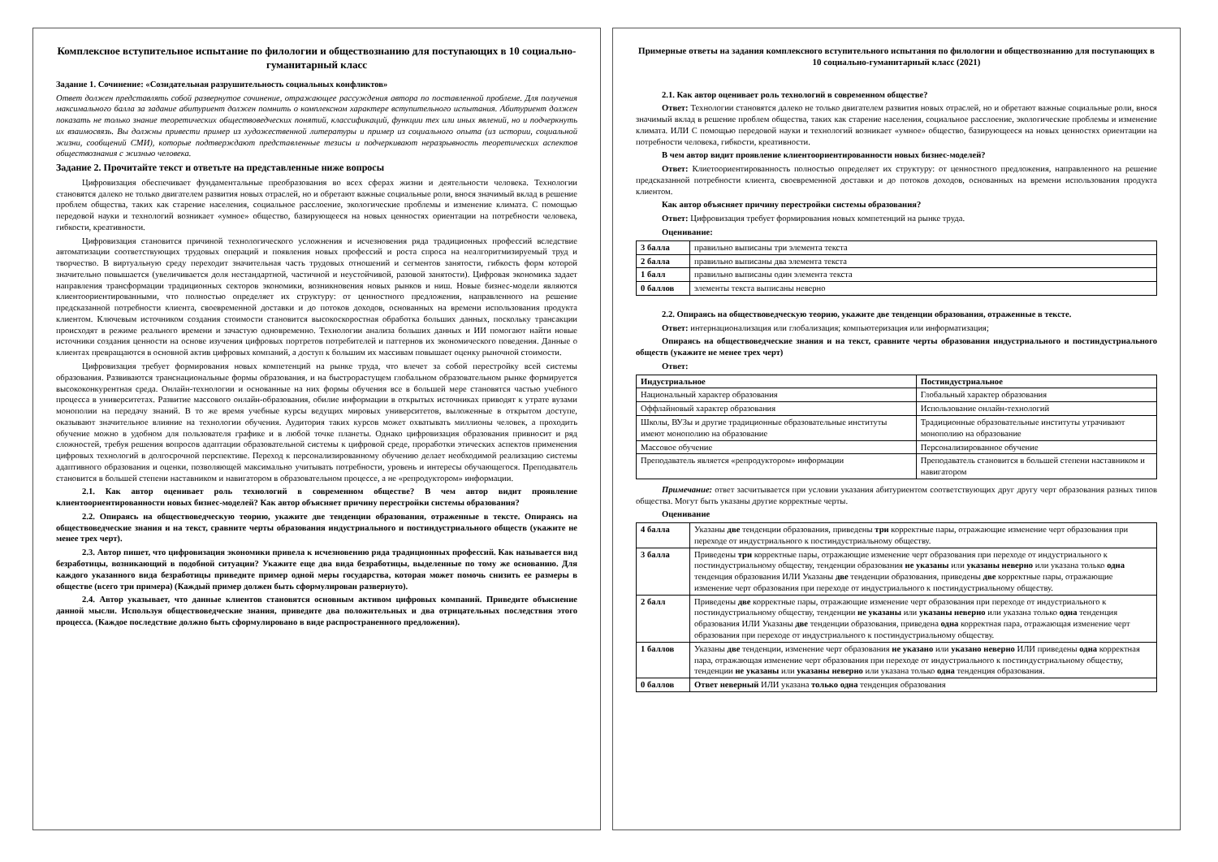Комплексное вступительное испытание по филологии и обществознанию для поступающих в 10 социально-гуманитарный класс
Задание 1. Сочинение: «Созидательная разрушительность социальных конфликтов»
Ответ должен представлять собой развернутое сочинение, отражающее рассуждения автора по поставленной проблеме. Для получения максимального балла за задание абитуриент должен помнить о комплексном характере вступительного испытания. Абитуриент должен показать не только знание теоретических обществоведческих понятий, классификаций, функции тех или иных явлений, но и подчеркнуть их взаимосвязь. Вы должны привести пример из художественной литературы и пример из социального опыта (из истории, социальной жизни, сообщений СМИ), которые подтверждают представленные тезисы и подчеркивают неразрывность теоретических аспектов обществознания с жизнью человека.
Задание 2. Прочитайте текст и ответьте на представленные ниже вопросы
Цифровизация обеспечивает фундаментальные преобразования во всех сферах жизни и деятельности человека. Технологии становятся далеко не только двигателем развития новых отраслей, но и обретают важные социальные роли, внося значимый вклад в решение проблем общества, таких как старение населения, социальное расслоение, экологические проблемы и изменение климата. С помощью передовой науки и технологий возникает «умное» общество, базирующееся на новых ценностях ориентации на потребности человека, гибкости, креативности.
Цифровизация становится причиной технологического усложнения и исчезновения ряда традиционных профессий вследствие автоматизации соответствующих трудовых операций и появления новых профессий и роста спроса на неалгоритмизируемый труд и творчество. В виртуальную среду переходит значительная часть трудовых отношений и сегментов занятости, гибкость форм которой значительно повышается (увеличивается доля нестандартной, частичной и неустойчивой, разовой занятости). Цифровая экономика задает направления трансформации традиционных секторов экономики, возникновения новых рынков и ниш. Новые бизнес-модели являются клиентоориентированными, что полностью определяет их структуру: от ценностного предложения, направленного на решение предсказанной потребности клиента, своевременной доставки и до потоков доходов, основанных на времени использования продукта клиентом. Ключевым источником создания стоимости становится высокоскоростная обработка больших данных, поскольку трансакции происходят в режиме реального времени и зачастую одновременно. Технологии анализа больших данных и ИИ помогают найти новые источники создания ценности на основе изучения цифровых портретов потребителей и паттернов их экономического поведения. Данные о клиентах превращаются в основной актив цифровых компаний, а доступ к большим их массивам повышает оценку рыночной стоимости.
Цифровизация требует формирования новых компетенций на рынке труда, что влечет за собой перестройку всей системы образования. Развиваются транснациональные формы образования, и на быстрорастущем глобальном образовательном рынке формируется высококонкурентная среда. Онлайн-технологии и основанные на них формы обучения все в большей мере становятся частью учебного процесса в университетах. Развитие массового онлайн-образования, обилие информации в открытых источниках приводят к утрате вузами монополии на передачу знаний. В то же время учебные курсы ведущих мировых университетов, выложенные в открытом доступе, оказывают значительное влияние на технологии обучения. Аудитория таких курсов может охватывать миллионы человек, а проходить обучение можно в удобном для пользователя графике и в любой точке планеты. Однако цифровизация образования привносит и ряд сложностей, требуя решения вопросов адаптации образовательной системы к цифровой среде, проработки этических аспектов применения цифровых технологий в долгосрочной перспективе. Переход к персонализированному обучению делает необходимой реализацию системы адаптивного образования и оценки, позволяющей максимально учитывать потребности, уровень и интересы обучающегося. Преподаватель становится в большей степени наставником и навигатором в образовательном процессе, а не «репродуктором» информации.
2.1. Как автор оценивает роль технологий в современном обществе? В чем автор видит проявление клиентоориентированности новых бизнес-моделей? Как автор объясняет причину перестройки системы образования?
2.2. Опираясь на обществоведческую теорию, укажите две тенденции образования, отраженные в тексте. Опираясь на обществоведческие знания и на текст, сравните черты образования индустриального и постиндустриального обществ (укажите не менее трех черт).
2.3. Автор пишет, что цифровизация экономики привела к исчезновению ряда традиционных профессий. Как называется вид безработицы, возникающий в подобной ситуации? Укажите еще два вида безработицы, выделенные по тому же основанию. Для каждого указанного вида безработицы приведите пример одной меры государства, которая может помочь снизить ее размеры в обществе (всего три примера) (Каждый пример должен быть сформулирован развернуто).
2.4. Автор указывает, что данные клиентов становятся основным активом цифровых компаний. Приведите объяснение данной мысли. Используя обществоведческие знания, приведите два положительных и два отрицательных последствия этого процесса. (Каждое последствие должно быть сформулировано в виде распространенного предложения).
Примерные ответы на задания комплексного вступительного испытания по филологии и обществознанию для поступающих в 10 социально-гуманитарный класс (2021)
2.1. Как автор оценивает роль технологий в современном обществе?
Ответ: Технологии становятся далеко не только двигателем развития новых отраслей, но и обретают важные социальные роли, внося значимый вклад в решение проблем общества, таких как старение населения, социальное расслоение, экологические проблемы и изменение климата. ИЛИ С помощью передовой науки и технологий возникает «умное» общество, базирующееся на новых ценностях ориентации на потребности человека, гибкости, креативности.
В чем автор видит проявление клиентоориентированности новых бизнес-моделей?
Ответ: Клиетоориентированность полностью определяет их структуру: от ценностного предложения, направленного на решение предсказанной потребности клиента, своевременной доставки и до потоков доходов, основанных на времени использования продукта клиентом.
Как автор объясняет причину перестройки системы образования?
Ответ: Цифровизация требует формирования новых компетенций на рынке труда.
Оценивание:
| 3 балла | правильно выписаны три элемента текста |
| 2 балла | правильно выписаны два элемента текста |
| 1 балл | правильно выписаны один элемента текста |
| 0 баллов | элементы текста выписаны неверно |
2.2. Опираясь на обществоведческую теорию, укажите две тенденции образования, отраженные в тексте.
Ответ: интернационализация или глобализация; компьютеризация или информатизация;
Опираясь на обществоведческие знания и на текст, сравните черты образования индустриального и постиндустриального обществ (укажите не менее трех черт)
Ответ:
| Индустриальное | Постиндустриальное |
| --- | --- |
| Национальный характер образования | Глобальный характер образования |
| Оффлайновый характер образования | Использование онлайн-технологий |
| Школы, ВУЗы и другие традиционные образовательные институты имеют монополию на образование | Традиционные образовательные институты утрачивают монополию на образование |
| Массовое обучение | Персонализированное обучение |
| Преподаватель является «репродуктором» информации | Преподаватель становится в большей степени наставником и навигатором |
Примечание: ответ засчитывается при условии указания абитуриентом соответствующих друг другу черт образования разных типов общества. Могут быть указаны другие корректные черты.
Оценивание
| 4 балла | Указаны две тенденции образования, приведены три корректные пары, отражающие изменение черт образования при переходе от индустриального к постиндустриальному обществу. |
| 3 балла | Приведены три корректные пары, отражающие изменение черт образования при переходе от индустриального к постиндустриальному обществу, тенденции образования не указаны или указаны неверно или указана только одна тенденция образования ИЛИ Указаны две тенденции образования, приведены две корректные пары, отражающие изменение черт образования при переходе от индустриального к постиндустриальному обществу. |
| 2 балл | Приведены две корректные пары, отражающие изменение черт образования при переходе от индустриального к постиндустриальному обществу, тенденции не указаны или указаны неверно или указана только одна тенденция образования ИЛИ Указаны две тенденции образования, приведена одна корректная пара, отражающая изменение черт образования при переходе от индустриального к постиндустриальному обществу. |
| 1 баллов | Указаны две тенденции, изменение черт образования не указано или указано неверно ИЛИ приведены одна корректная пара, отражающая изменение черт образования при переходе от индустриального к постиндустриальному обществу, тенденции не указаны или указаны неверно или указана только одна тенденция образования. |
| 0 баллов | Ответ неверный ИЛИ указана только одна тенденция образования |